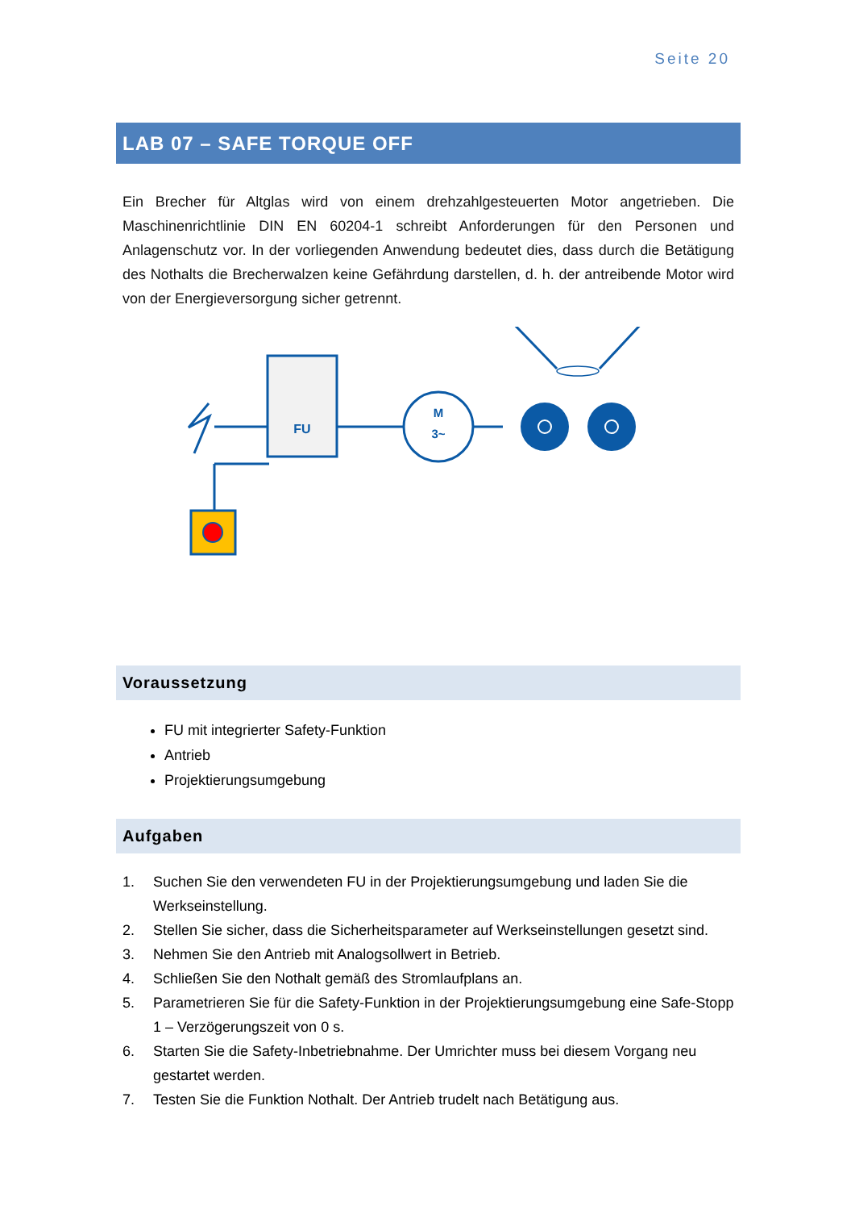Seite 20
LAB 07 – SAFE TORQUE OFF
Ein Brecher für Altglas wird von einem drehzahlgesteuerten Motor angetrieben. Die Maschinenrichtlinie DIN EN 60204-1 schreibt Anforderungen für den Personen und Anlagenschutz vor. In der vorliegenden Anwendung bedeutet dies, dass durch die Betätigung des Nothalts die Brecherwalzen keine Gefährdung darstellen, d. h. der antreibende Motor wird von der Energieversorgung sicher getrennt.
FU
M
3~
Voraussetzung
FU mit integrierter Safety-Funktion
Antrieb
Projektierungsumgebung
Aufgaben
1. Suchen Sie den verwendeten FU in der Projektierungsumgebung und laden Sie die Werkseinstellung.
2. Stellen Sie sicher, dass die Sicherheitsparameter auf Werkseinstellungen gesetzt sind.
3. Nehmen Sie den Antrieb mit Analogsollwert in Betrieb.
4. Schließen Sie den Nothalt gemäß des Stromlaufplans an.
5. Parametrieren Sie für die Safety-Funktion in der Projektierungsumgebung eine Safe-Stopp 1 – Verzögerungszeit von 0 s.
6. Starten Sie die Safety-Inbetriebnahme. Der Umrichter muss bei diesem Vorgang neu gestartet werden.
7. Testen Sie die Funktion Nothalt. Der Antrieb trudelt nach Betätigung aus.